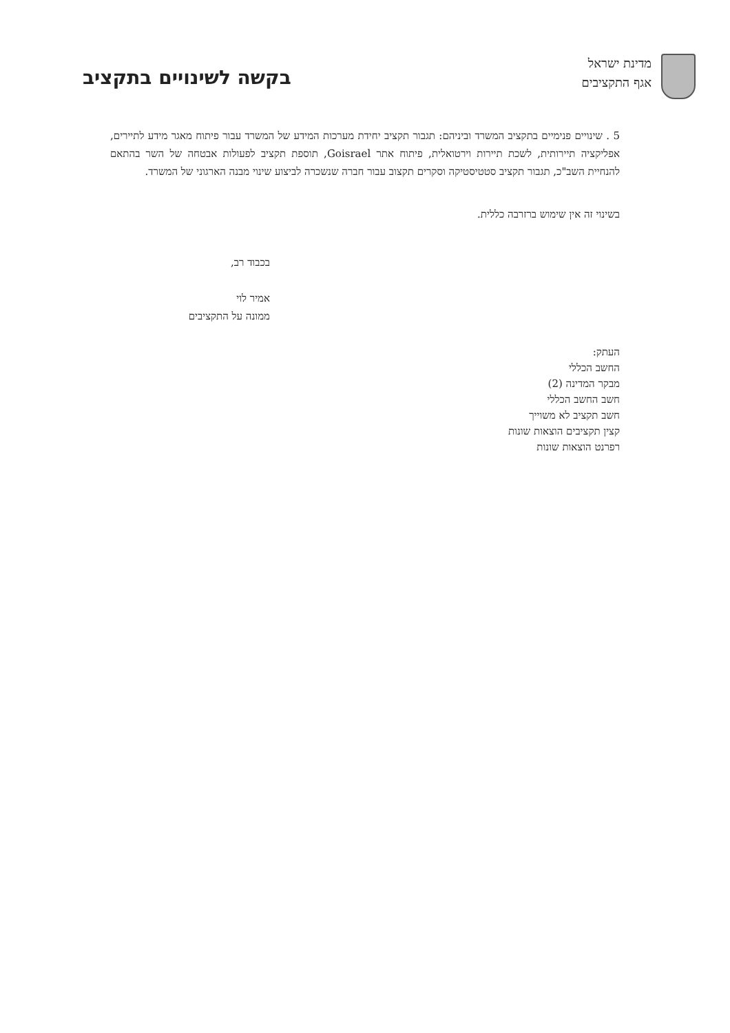מדינת ישראל
אגף התקציבים
בקשה לשינויים בתקציב
5 . שינויים פנימיים בתקציב המשרד וביניהם: תגבור תקציב יחידת מערכות המידע של המשרד עבור פיתוח מאגר מידע לתיירים, אפליקציה תיירותית, לשכת תיירות וירטואלית, פיתוח אתר Goisrael, תוספת תקציב לפעולות אבטחה של השר בהתאם להנחיית השב"כ, תגבור תקציב סטטיסטיקה וסקרים תקצוב עבור חברה שנשכרה לביצוע שינוי מבנה הארגוני של המשרד.
בשינוי זה אין שימוש ברזרבה כללית.
בכבוד רב,
אמיר לוי
ממונה על התקציבים
העתק:
החשב הכללי
מבקר המדינה (2)
חשב החשב הכללי
חשב תקציב לא משוייך
קצין תקציבים הוצאות שונות
רפרנט הוצאות שונות